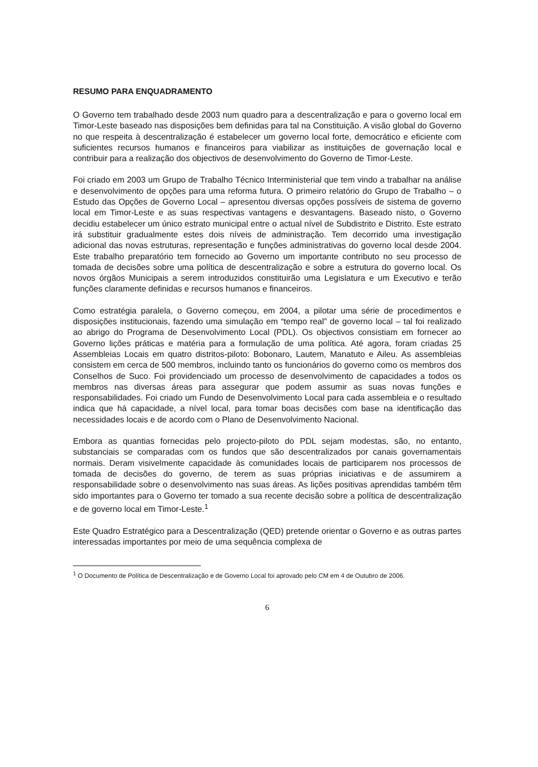RESUMO PARA ENQUADRAMENTO
O Governo tem trabalhado desde 2003 num quadro para a descentralização e para o governo local em Timor-Leste baseado nas disposições bem definidas para tal na Constituição. A visão global do Governo no que respeita à descentralização é estabelecer um governo local forte, democrático e eficiente com suficientes recursos humanos e financeiros para viabilizar as instituições de governação local e contribuir para a realização dos objectivos de desenvolvimento do Governo de Timor-Leste.
Foi criado em 2003 um Grupo de Trabalho Técnico Interministerial que tem vindo a trabalhar na análise e desenvolvimento de opções para uma reforma futura. O primeiro relatório do Grupo de Trabalho – o Estudo das Opções de Governo Local – apresentou diversas opções possíveis de sistema de governo local em Timor-Leste e as suas respectivas vantagens e desvantagens. Baseado nisto, o Governo decidiu estabelecer um único estrato municipal entre o actual nível de Subdistrito e Distrito. Este estrato irá substituir gradualmente estes dois níveis de administração. Tem decorrido uma investigação adicional das novas estruturas, representação e funções administrativas do governo local desde 2004. Este trabalho preparatório tem fornecido ao Governo um importante contributo no seu processo de tomada de decisões sobre uma política de descentralização e sobre a estrutura do governo local. Os novos órgãos Municipais a serem introduzidos constituirão uma Legislatura e um Executivo e terão funções claramente definidas e recursos humanos e financeiros.
Como estratégia paralela, o Governo começou, em 2004, a pilotar uma série de procedimentos e disposições institucionais, fazendo uma simulação em “tempo real” de governo local – tal foi realizado ao abrigo do Programa de Desenvolvimento Local (PDL). Os objectivos consistiam em fornecer ao Governo lições práticas e matéria para a formulação de uma política. Até agora, foram criadas 25 Assembleias Locais em quatro distritos-piloto: Bobonaro, Lautem, Manatuto e Aileu. As assembleias consistem em cerca de 500 membros, incluindo tanto os funcionários do governo como os membros dos Conselhos de Suco. Foi providenciado um processo de desenvolvimento de capacidades a todos os membros nas diversas áreas para assegurar que podem assumir as suas novas funções e responsabilidades. Foi criado um Fundo de Desenvolvimento Local para cada assembleia e o resultado indica que há capacidade, a nível local, para tomar boas decisões com base na identificação das necessidades locais e de acordo com o Plano de Desenvolvimento Nacional.
Embora as quantias fornecidas pelo projecto-piloto do PDL sejam modestas, são, no entanto, substanciais se comparadas com os fundos que são descentralizados por canais governamentais normais. Deram visivelmente capacidade às comunidades locais de participarem nos processos de tomada de decisões do governo, de terem as suas próprias iniciativas e de assumirem a responsabilidade sobre o desenvolvimento nas suas áreas. As lições positivas aprendidas também têm sido importantes para o Governo ter tomado a sua recente decisão sobre a política de descentralização e de governo local em Timor-Leste.<sup>1</sup>
Este Quadro Estratégico para a Descentralização (QED) pretende orientar o Governo e as outras partes interessadas importantes por meio de uma sequência complexa de
<sup>1</sup> O Documento de Política de Descentralização e de Governo Local foi aprovado pelo CM em 4 de Outubro de 2006.
6